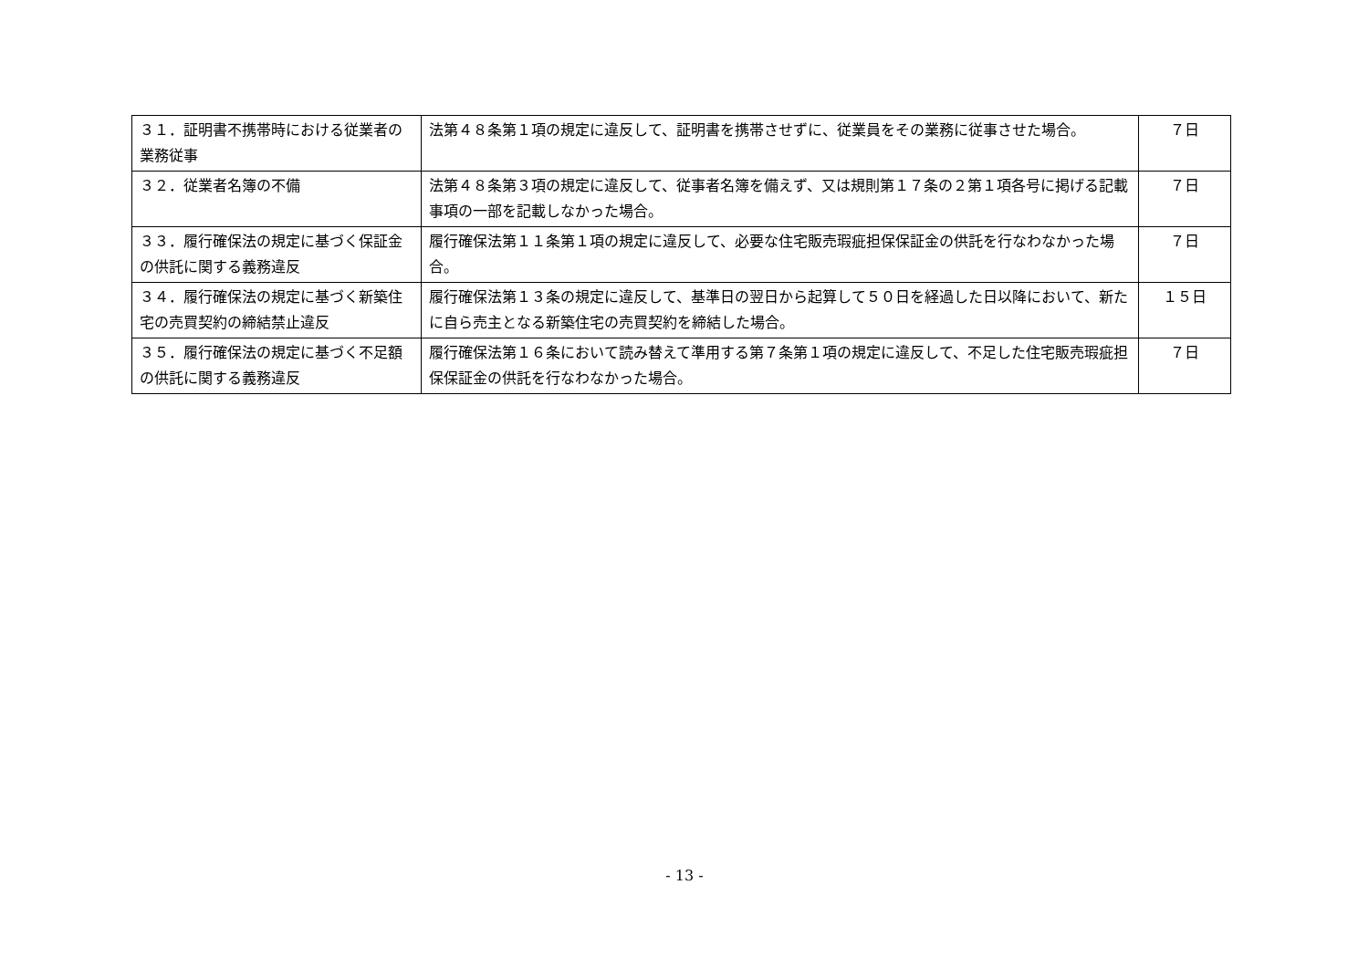| ３１．証明書不携帯時における従業者の業務従事 | 法第４８条第１項の規定に違反して、証明書を携帯させずに、従業員をその業務に従事させた場合。 | ７日 |
| ３２．従業者名簿の不備 | 法第４８条第３項の規定に違反して、従事者名簿を備えず、又は規則第１７条の２第１項各号に掲げる記載事項の一部を記載しなかった場合。 | ７日 |
| ３３．履行確保法の規定に基づく保証金の供託に関する義務違反 | 履行確保法第１１条第１項の規定に違反して、必要な住宅販売瑕疵担保保証金の供託を行なわなかった場合。 | ７日 |
| ３４．履行確保法の規定に基づく新築住宅の売買契約の締結禁止違反 | 履行確保法第１３条の規定に違反して、基準日の翌日から起算して５０日を経過した日以降において、新たに自ら売主となる新築住宅の売買契約を締結した場合。 | １５日 |
| ３５．履行確保法の規定に基づく不足額の供託に関する義務違反 | 履行確保法第１６条において読み替えて準用する第７条第１項の規定に違反して、不足した住宅販売瑕疵担保保証金の供託を行なわなかった場合。 | ７日 |
- 13 -